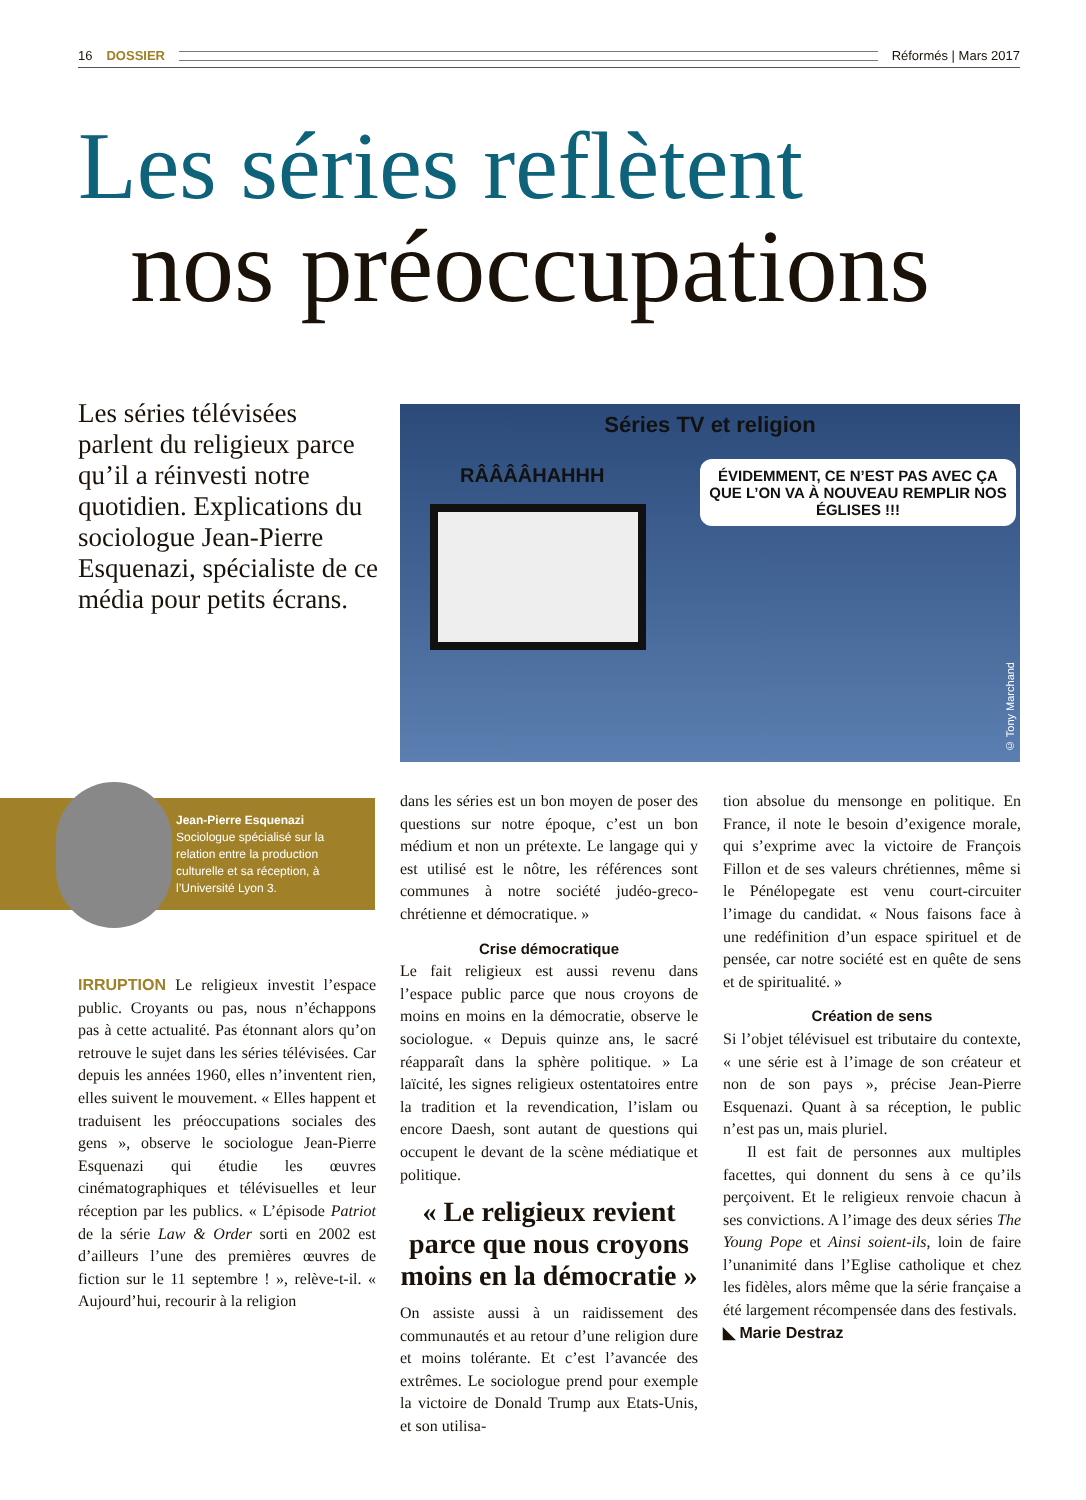16 DOSSIER Réformés | Mars 2017
Les séries reflètent
nos préoccupations
Les séries télévisées parlent du religieux parce qu’il a réinvesti notre quotidien. Explications du sociologue Jean-Pierre Esquenazi, spécialiste de ce média pour petits écrans.
Séries TV et religion
RÂÂÂÂHAHHH
ÉVIDEMMENT, CE N’EST PAS AVEC ÇA QUE L’ON VA À NOUVEAU REMPLIR NOS ÉGLISES !!!
© Tony Marchand
Jean-Pierre Esquenazi
Sociologue spécialisé sur la relation entre la production culturelle et sa réception, à l’Université Lyon 3.
IRRUPTION Le religieux investit l’espace public. Croyants ou pas, nous n’échappons pas à cette actualité. Pas étonnant alors qu’on retrouve le sujet dans les séries télévisées. Car depuis les années 1960, elles n’inventent rien, elles suivent le mouvement. « Elles happent et traduisent les préoccupations sociales des gens », observe le sociologue Jean-Pierre Esquenazi qui étudie les œuvres cinématographiques et télévisuelles et leur réception par les publics. « L’épisode Patriot de la série Law & Order sorti en 2002 est d’ailleurs l’une des premières œuvres de fiction sur le 11 septembre ! », relève-t-il. « Aujourd’hui, recourir à la religion
dans les séries est un bon moyen de poser des questions sur notre époque, c’est un bon médium et non un prétexte. Le langage qui y est utilisé est le nôtre, les références sont communes à notre société judéo-greco-chrétienne et démocratique. »
Crise démocratique
Le fait religieux est aussi revenu dans l’espace public parce que nous croyons de moins en moins en la démocratie, observe le sociologue. « Depuis quinze ans, le sacré réapparaît dans la sphère politique. » La laïcité, les signes religieux ostentatoires entre la tradition et la revendication, l’islam ou encore Daesh, sont autant de questions qui occupent le devant de la scène médiatique et politique.
« Le religieux revient parce que nous croyons moins en la démocratie »
On assiste aussi à un raidissement des communautés et au retour d’une religion dure et moins tolérante. Et c’est l’avancée des extrêmes. Le sociologue prend pour exemple la victoire de Donald Trump aux Etats-Unis, et son utilisa-
tion absolue du mensonge en politique. En France, il note le besoin d’exigence morale, qui s’exprime avec la victoire de François Fillon et de ses valeurs chrétiennes, même si le Pénélopegate est venu court-circuiter l’image du candidat. « Nous faisons face à une redéfinition d’un espace spirituel et de pensée, car notre société est en quête de sens et de spiritualité. »
Création de sens
Si l’objet télévisuel est tributaire du contexte, « une série est à l’image de son créateur et non de son pays », précise Jean-Pierre Esquenazi. Quant à sa réception, le public n’est pas un, mais pluriel.
Il est fait de personnes aux multiples facettes, qui donnent du sens à ce qu’ils perçoivent. Et le religieux renvoie chacun à ses convictions. A l’image des deux séries The Young Pope et Ainsi soient-ils, loin de faire l’unanimité dans l’Eglise catholique et chez les fidèles, alors même que la série française a été largement récompensée dans des festivals.
◣ Marie Destraz